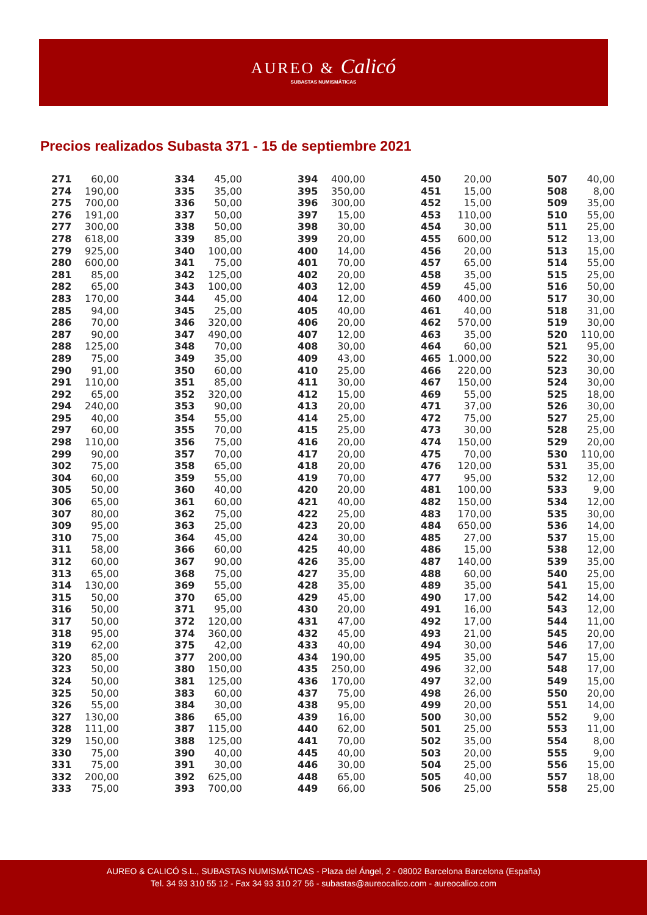AUREO & Calicó
SUBASTAS NUMISMÁTICAS
Precios realizados Subasta 371 - 15 de septiembre 2021
| 271 | 60,00 | | 334 | 45,00 | | 394 | 400,00 | | 450 | 20,00 | | 507 | 40,00 |
| 274 | 190,00 | | 335 | 35,00 | | 395 | 350,00 | | 451 | 15,00 | | 508 | 8,00 |
| 275 | 700,00 | | 336 | 50,00 | | 396 | 300,00 | | 452 | 15,00 | | 509 | 35,00 |
| 276 | 191,00 | | 337 | 50,00 | | 397 | 15,00 | | 453 | 110,00 | | 510 | 55,00 |
| 277 | 300,00 | | 338 | 50,00 | | 398 | 30,00 | | 454 | 30,00 | | 511 | 25,00 |
| 278 | 618,00 | | 339 | 85,00 | | 399 | 20,00 | | 455 | 600,00 | | 512 | 13,00 |
| 279 | 925,00 | | 340 | 100,00 | | 400 | 14,00 | | 456 | 20,00 | | 513 | 15,00 |
| 280 | 600,00 | | 341 | 75,00 | | 401 | 70,00 | | 457 | 65,00 | | 514 | 55,00 |
| 281 | 85,00 | | 342 | 125,00 | | 402 | 20,00 | | 458 | 35,00 | | 515 | 25,00 |
| 282 | 65,00 | | 343 | 100,00 | | 403 | 12,00 | | 459 | 45,00 | | 516 | 50,00 |
| 283 | 170,00 | | 344 | 45,00 | | 404 | 12,00 | | 460 | 400,00 | | 517 | 30,00 |
| 285 | 94,00 | | 345 | 25,00 | | 405 | 40,00 | | 461 | 40,00 | | 518 | 31,00 |
| 286 | 70,00 | | 346 | 320,00 | | 406 | 20,00 | | 462 | 570,00 | | 519 | 30,00 |
| 287 | 90,00 | | 347 | 490,00 | | 407 | 12,00 | | 463 | 35,00 | | 520 | 110,00 |
| 288 | 125,00 | | 348 | 70,00 | | 408 | 30,00 | | 464 | 60,00 | | 521 | 95,00 |
| 289 | 75,00 | | 349 | 35,00 | | 409 | 43,00 | | 465 | 1.000,00 | | 522 | 30,00 |
| 290 | 91,00 | | 350 | 60,00 | | 410 | 25,00 | | 466 | 220,00 | | 523 | 30,00 |
| 291 | 110,00 | | 351 | 85,00 | | 411 | 30,00 | | 467 | 150,00 | | 524 | 30,00 |
| 292 | 65,00 | | 352 | 320,00 | | 412 | 15,00 | | 469 | 55,00 | | 525 | 18,00 |
| 294 | 240,00 | | 353 | 90,00 | | 413 | 20,00 | | 471 | 37,00 | | 526 | 30,00 |
| 295 | 40,00 | | 354 | 55,00 | | 414 | 25,00 | | 472 | 75,00 | | 527 | 25,00 |
| 297 | 60,00 | | 355 | 70,00 | | 415 | 25,00 | | 473 | 30,00 | | 528 | 25,00 |
| 298 | 110,00 | | 356 | 75,00 | | 416 | 20,00 | | 474 | 150,00 | | 529 | 20,00 |
| 299 | 90,00 | | 357 | 70,00 | | 417 | 20,00 | | 475 | 70,00 | | 530 | 110,00 |
| 302 | 75,00 | | 358 | 65,00 | | 418 | 20,00 | | 476 | 120,00 | | 531 | 35,00 |
| 304 | 60,00 | | 359 | 55,00 | | 419 | 70,00 | | 477 | 95,00 | | 532 | 12,00 |
| 305 | 50,00 | | 360 | 40,00 | | 420 | 20,00 | | 481 | 100,00 | | 533 | 9,00 |
| 306 | 65,00 | | 361 | 60,00 | | 421 | 40,00 | | 482 | 150,00 | | 534 | 12,00 |
| 307 | 80,00 | | 362 | 75,00 | | 422 | 25,00 | | 483 | 170,00 | | 535 | 30,00 |
| 309 | 95,00 | | 363 | 25,00 | | 423 | 20,00 | | 484 | 650,00 | | 536 | 14,00 |
| 310 | 75,00 | | 364 | 45,00 | | 424 | 30,00 | | 485 | 27,00 | | 537 | 15,00 |
| 311 | 58,00 | | 366 | 60,00 | | 425 | 40,00 | | 486 | 15,00 | | 538 | 12,00 |
| 312 | 60,00 | | 367 | 90,00 | | 426 | 35,00 | | 487 | 140,00 | | 539 | 35,00 |
| 313 | 65,00 | | 368 | 75,00 | | 427 | 35,00 | | 488 | 60,00 | | 540 | 25,00 |
| 314 | 130,00 | | 369 | 55,00 | | 428 | 35,00 | | 489 | 35,00 | | 541 | 15,00 |
| 315 | 50,00 | | 370 | 65,00 | | 429 | 45,00 | | 490 | 17,00 | | 542 | 14,00 |
| 316 | 50,00 | | 371 | 95,00 | | 430 | 20,00 | | 491 | 16,00 | | 543 | 12,00 |
| 317 | 50,00 | | 372 | 120,00 | | 431 | 47,00 | | 492 | 17,00 | | 544 | 11,00 |
| 318 | 95,00 | | 374 | 360,00 | | 432 | 45,00 | | 493 | 21,00 | | 545 | 20,00 |
| 319 | 62,00 | | 375 | 42,00 | | 433 | 40,00 | | 494 | 30,00 | | 546 | 17,00 |
| 320 | 85,00 | | 377 | 200,00 | | 434 | 190,00 | | 495 | 35,00 | | 547 | 15,00 |
| 323 | 50,00 | | 380 | 150,00 | | 435 | 250,00 | | 496 | 32,00 | | 548 | 17,00 |
| 324 | 50,00 | | 381 | 125,00 | | 436 | 170,00 | | 497 | 32,00 | | 549 | 15,00 |
| 325 | 50,00 | | 383 | 60,00 | | 437 | 75,00 | | 498 | 26,00 | | 550 | 20,00 |
| 326 | 55,00 | | 384 | 30,00 | | 438 | 95,00 | | 499 | 20,00 | | 551 | 14,00 |
| 327 | 130,00 | | 386 | 65,00 | | 439 | 16,00 | | 500 | 30,00 | | 552 | 9,00 |
| 328 | 111,00 | | 387 | 115,00 | | 440 | 62,00 | | 501 | 25,00 | | 553 | 11,00 |
| 329 | 150,00 | | 388 | 125,00 | | 441 | 70,00 | | 502 | 35,00 | | 554 | 8,00 |
| 330 | 75,00 | | 390 | 40,00 | | 445 | 40,00 | | 503 | 20,00 | | 555 | 9,00 |
| 331 | 75,00 | | 391 | 30,00 | | 446 | 30,00 | | 504 | 25,00 | | 556 | 15,00 |
| 332 | 200,00 | | 392 | 625,00 | | 448 | 65,00 | | 505 | 40,00 | | 557 | 18,00 |
| 333 | 75,00 | | 393 | 700,00 | | 449 | 66,00 | | 506 | 25,00 | | 558 | 25,00 |
AUREO & CALICÓ S.L., SUBASTAS NUMISMÁTICAS - Plaza del Ángel, 2 - 08002 Barcelona Barcelona (España)
Tel. 34 93 310 55 12 - Fax 34 93 310 27 56 - subastas@aureocalico.com - aureocalico.com